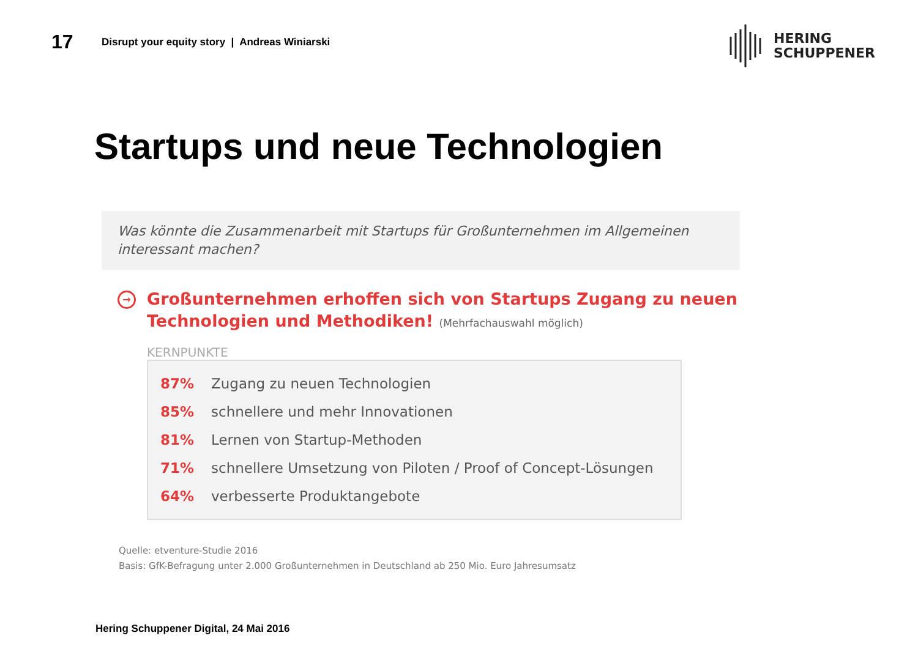17
Disrupt your equity story | Andreas Winiarski
HERING
SCHUPPENER
Startups und neue Technologien
Was könnte die Zusammenarbeit mit Startups für Großunternehmen im Allgemeinen interessant machen?
→ Großunternehmen erhoffen sich von Startups Zugang zu neuen Technologien und Methodiken! (Mehrfachauswahl möglich)
KERNPUNKTE
87% Zugang zu neuen Technologien
85% schnellere und mehr Innovationen
81% Lernen von Startup-Methoden
71% schnellere Umsetzung von Piloten / Proof of Concept-Lösungen
64% verbesserte Produktangebote
Quelle: etventure-Studie 2016
Basis: GfK-Befragung unter 2.000 Großunternehmen in Deutschland ab 250 Mio. Euro Jahresumsatz
Hering Schuppener Digital, 24 Mai 2016